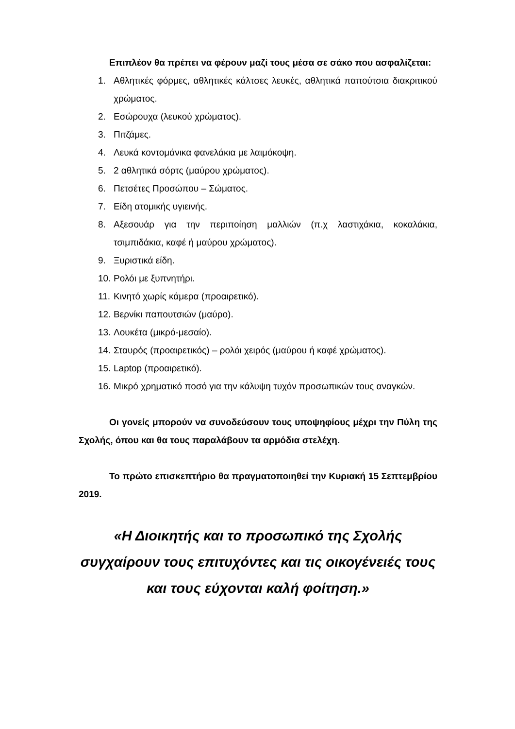Επιπλέον θα πρέπει να φέρουν μαζί τους μέσα σε σάκο που ασφαλίζεται:
1. Αθλητικές φόρμες, αθλητικές κάλτσες λευκές, αθλητικά παπούτσια διακριτικού χρώματος.
2. Εσώρουχα (λευκού χρώματος).
3. Πιτζάμες.
4. Λευκά κοντομάνικα φανελάκια με λαιμόκοψη.
5. 2 αθλητικά σόρτς (μαύρου χρώματος).
6. Πετσέτες Προσώπου – Σώματος.
7. Είδη ατομικής υγιεινής.
8. Αξεσουάρ για την περιποίηση μαλλιών (π.χ λαστιχάκια, κοκαλάκια, τσιμπιδάκια, καφέ ή μαύρου χρώματος).
9. Ξυριστικά είδη.
10. Ρολόι με ξυπνητήρι.
11. Κινητό χωρίς κάμερα (προαιρετικό).
12. Βερνίκι παπουτσιών (μαύρο).
13. Λουκέτα (μικρό-μεσαίο).
14. Σταυρός (προαιρετικός) – ρολόι χειρός (μαύρου ή καφέ χρώματος).
15. Laptop (προαιρετικό).
16. Μικρό χρηματικό ποσό για την κάλυψη τυχόν προσωπικών τους αναγκών.
Οι γονείς μπορούν να συνοδεύσουν τους υποψηφίους μέχρι την Πύλη της Σχολής, όπου και θα τους παραλάβουν τα αρμόδια στελέχη.
Το πρώτο επισκεπτήριο θα πραγματοποιηθεί την Κυριακή 15 Σεπτεμβρίου 2019.
«Η Διοικητής και το προσωπικό της Σχολής
συγχαίρουν τους επιτυχόντες και τις οικογένειές τους
και τους εύχονται καλή φοίτηση.»